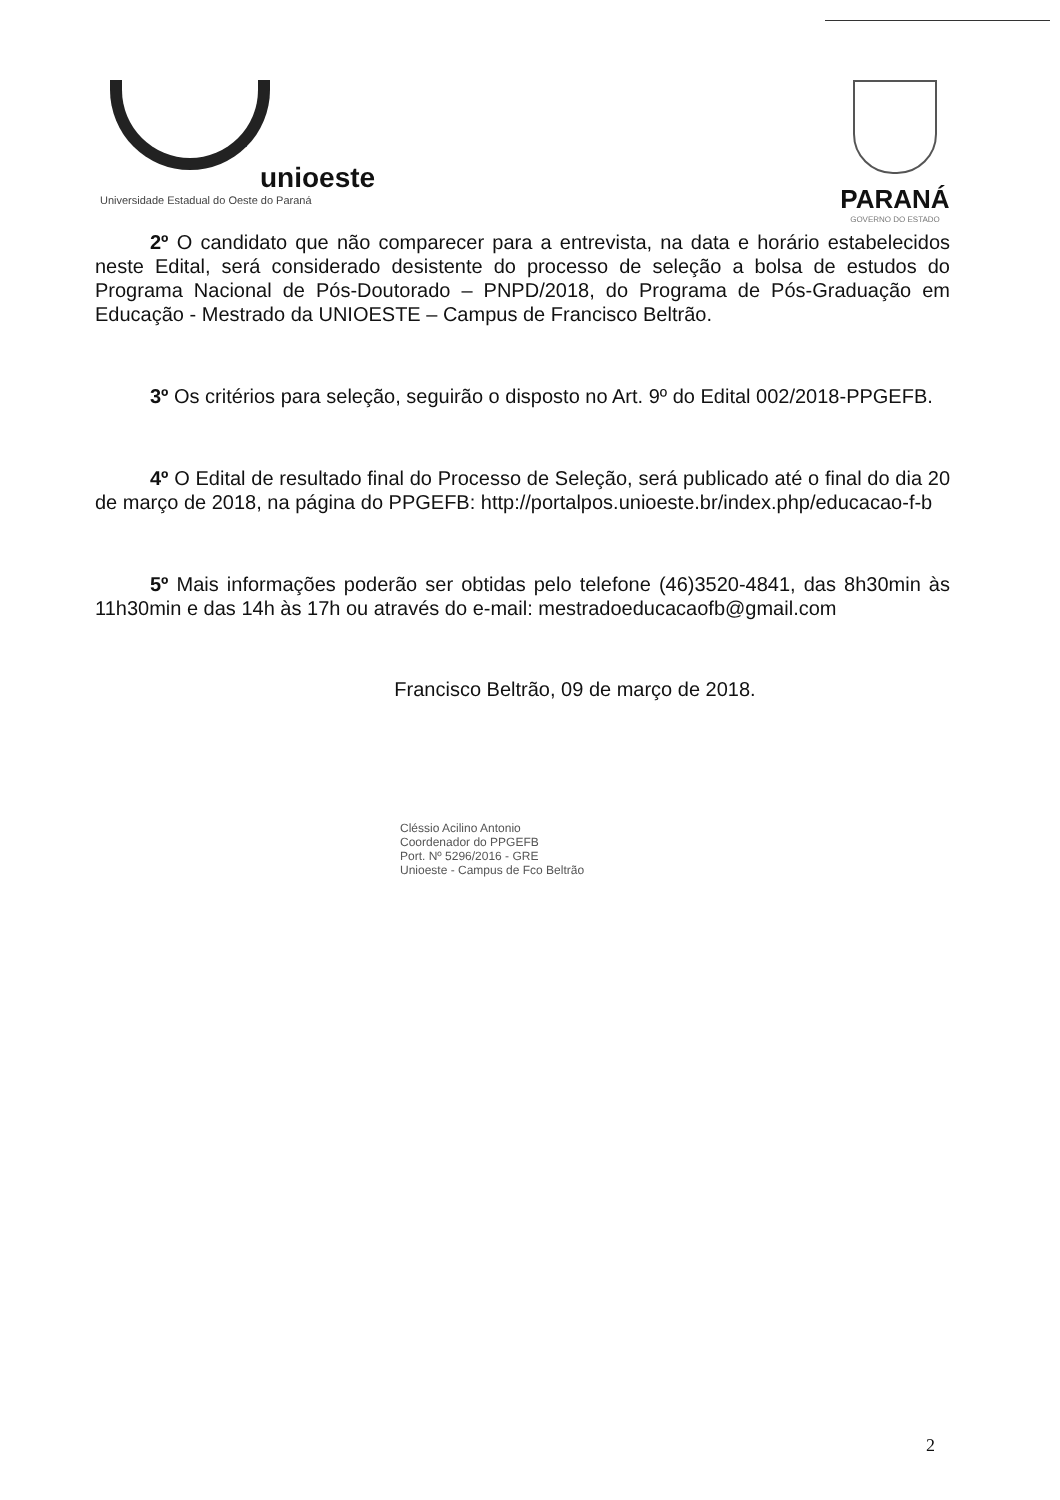unioeste
Universidade Estadual do Oeste do Paraná
PARANÁ
GOVERNO DO ESTADO
2º O candidato que não comparecer para a entrevista, na data e horário estabelecidos neste Edital, será considerado desistente do processo de seleção a bolsa de estudos do Programa Nacional de Pós-Doutorado – PNPD/2018, do Programa de Pós-Graduação em Educação - Mestrado da UNIOESTE – Campus de Francisco Beltrão.
3º Os critérios para seleção, seguirão o disposto no Art. 9º do Edital 002/2018-PPGEFB.
4º O Edital de resultado final do Processo de Seleção, será publicado até o final do dia 20 de março de 2018, na página do PPGEFB: http://portalpos.unioeste.br/index.php/educacao-f-b
5º Mais informações poderão ser obtidas pelo telefone (46)3520-4841, das 8h30min às 11h30min e das 14h às 17h ou através do e-mail: mestradoeducacaofb@gmail.com
Francisco Beltrão, 09 de março de 2018.
Cléssio Acilino Antonio
Coordenador do PPGEFB
Port. Nº 5296/2016 - GRE
Unioeste - Campus de Fco Beltrão
2